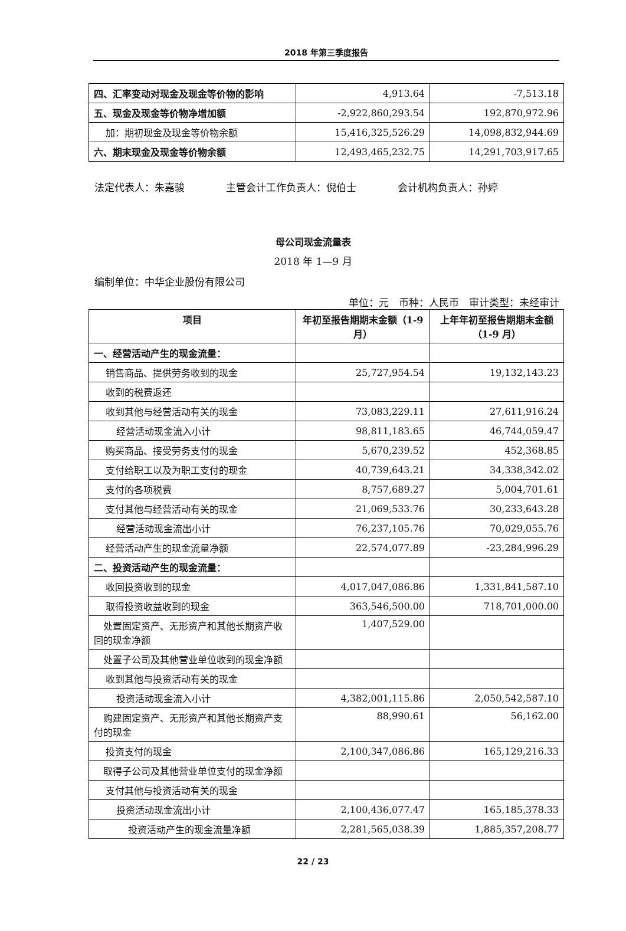2018 年第三季度报告
| 四、汇率变动对现金及现金等价物的影响 | 4,913.64 | -7,513.18 |
| 五、现金及现金等价物净增加额 | -2,922,860,293.54 | 192,870,972.96 |
| 加：期初现金及现金等价物余额 | 15,416,325,526.29 | 14,098,832,944.69 |
| 六、期末现金及现金等价物余额 | 12,493,465,232.75 | 14,291,703,917.65 |
法定代表人：朱嘉骏 主管会计工作负责人：倪伯士 会计机构负责人：孙婷
母公司现金流量表
2018 年 1—9 月
编制单位：中华企业股份有限公司
单位：元　币种：人民币　审计类型：未经审计
| 项目 | 年初至报告期期末金额（1-9 月） | 上年年初至报告期期末金额（1-9 月） |
| --- | --- | --- |
| 一、经营活动产生的现金流量： | | |
| 销售商品、提供劳务收到的现金 | 25,727,954.54 | 19,132,143.23 |
| 收到的税费返还 | | |
| 收到其他与经营活动有关的现金 | 73,083,229.11 | 27,611,916.24 |
| 经营活动现金流入小计 | 98,811,183.65 | 46,744,059.47 |
| 购买商品、接受劳务支付的现金 | 5,670,239.52 | 452,368.85 |
| 支付给职工以及为职工支付的现金 | 40,739,643.21 | 34,338,342.02 |
| 支付的各项税费 | 8,757,689.27 | 5,004,701.61 |
| 支付其他与经营活动有关的现金 | 21,069,533.76 | 30,233,643.28 |
| 经营活动现金流出小计 | 76,237,105.76 | 70,029,055.76 |
| 经营活动产生的现金流量净额 | 22,574,077.89 | -23,284,996.29 |
| 二、投资活动产生的现金流量： | | |
| 收回投资收到的现金 | 4,017,047,086.86 | 1,331,841,587.10 |
| 取得投资收益收到的现金 | 363,546,500.00 | 718,701,000.00 |
| 处置固定资产、无形资产和其他长期资产收回的现金净额 | 1,407,529.00 | |
| 处置子公司及其他营业单位收到的现金净额 | | |
| 收到其他与投资活动有关的现金 | | |
| 投资活动现金流入小计 | 4,382,001,115.86 | 2,050,542,587.10 |
| 购建固定资产、无形资产和其他长期资产支付的现金 | 88,990.61 | 56,162.00 |
| 投资支付的现金 | 2,100,347,086.86 | 165,129,216.33 |
| 取得子公司及其他营业单位支付的现金净额 | | |
| 支付其他与投资活动有关的现金 | | |
| 投资活动现金流出小计 | 2,100,436,077.47 | 165,185,378.33 |
| 投资活动产生的现金流量净额 | 2,281,565,038.39 | 1,885,357,208.77 |
22 / 23